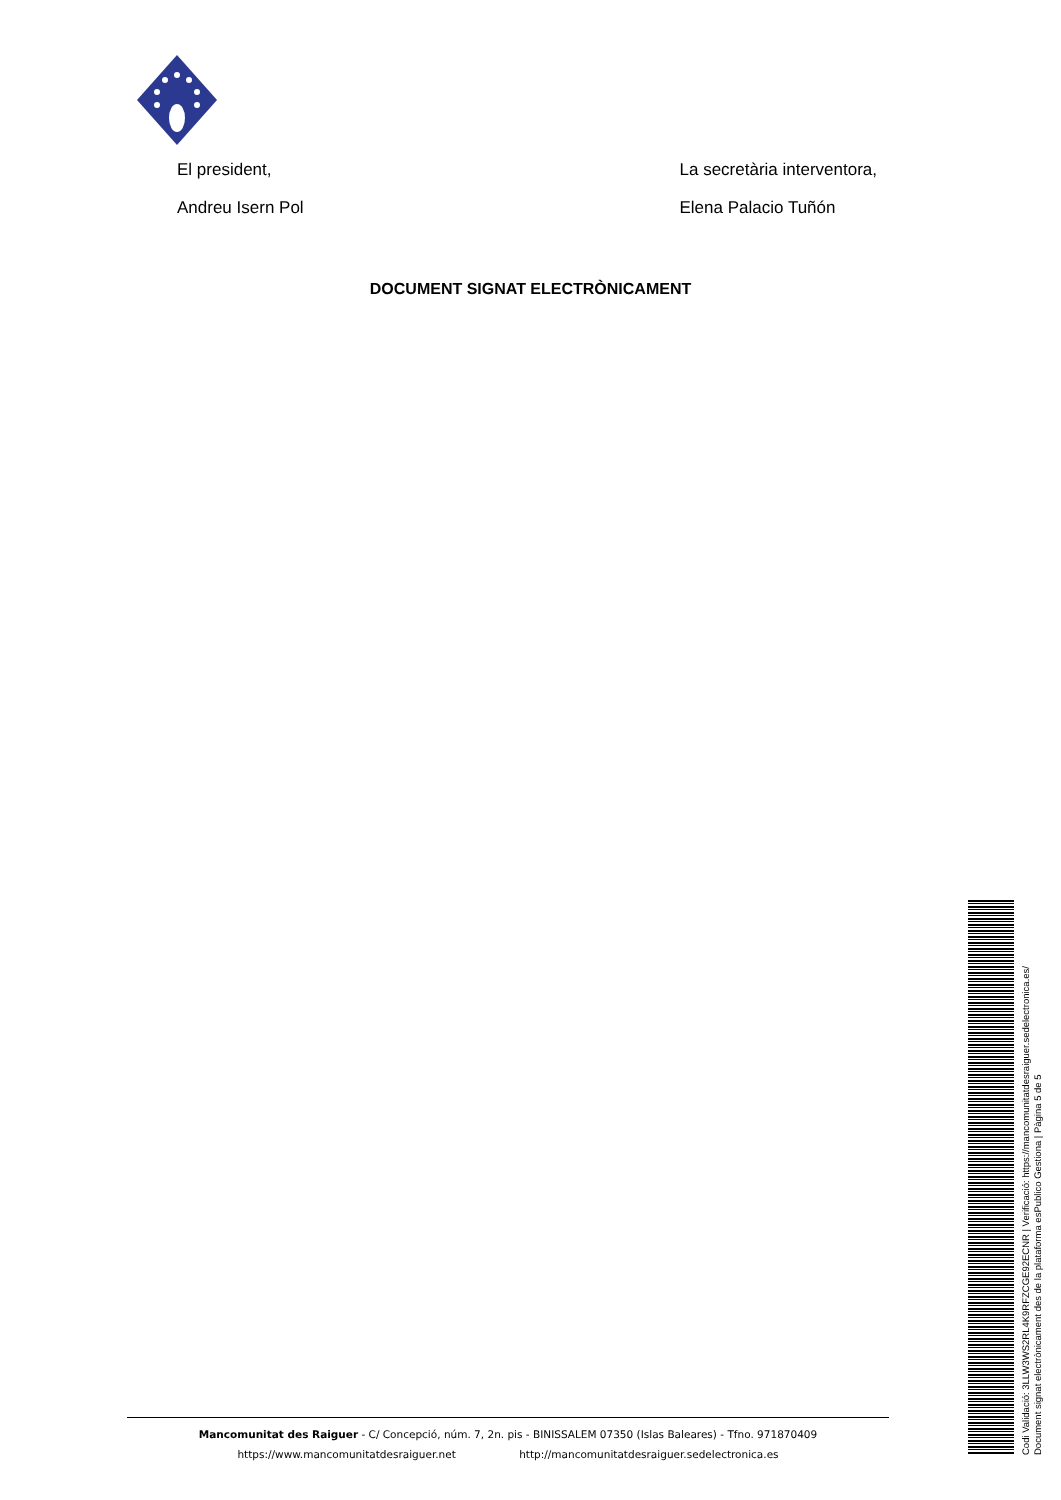El president,
Andreu Isern Pol
La secretària interventora,
Elena Palacio Tuñón
DOCUMENT SIGNAT ELECTRÒNICAMENT
Mancomunitat des Raiguer - C/ Concepció, núm. 7, 2n. pis - BINISSALEM 07350 (Islas Baleares) - Tfno. 971870409
https://www.mancomunitatdesraiguer.net http://mancomunitatdesraiguer.sedelectronica.es
Codi Validació: 3LLW3WS2RL4K9RFZCGE92ECNR | Verificació: https://mancomunitatdesraiguer.sedelectronica.es/
Document signat electrònicament des de la plataforma esPublico Gestiona | Pàgina 5 de 5